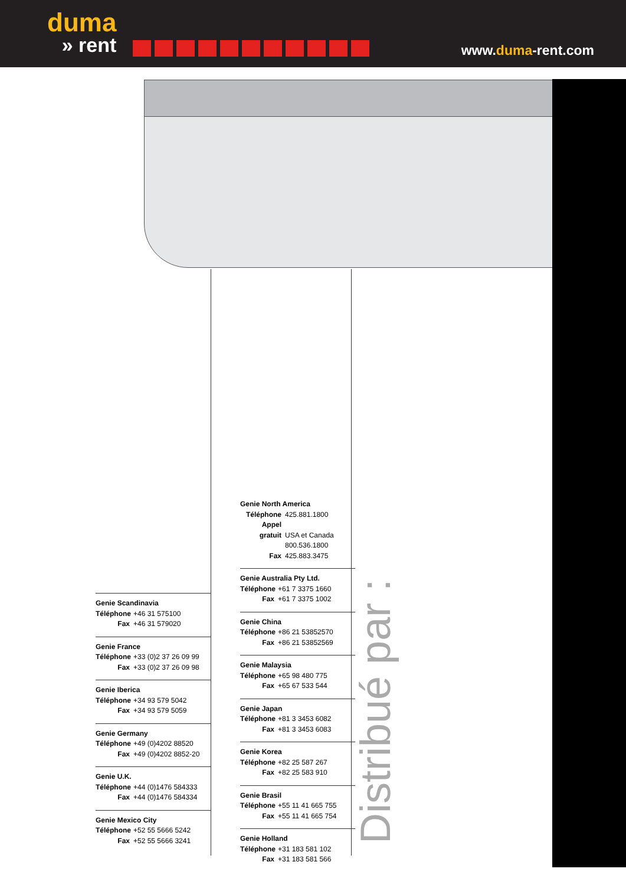duma
» rent
www.duma-rent.com
Genie North America
Téléphone 425.881.1800
Appel gratuit USA et Canada
800.536.1800
Fax 425.883.3475
Genie Australia Pty Ltd.
Téléphone +61 7 3375 1660
Fax +61 7 3375 1002
Genie China
Téléphone +86 21 53852570
Fax +86 21 53852569
Genie Malaysia
Téléphone +65 98 480 775
Fax +65 67 533 544
Genie Japan
Téléphone +81 3 3453 6082
Fax +81 3 3453 6083
Genie Korea
Téléphone +82 25 587 267
Fax +82 25 583 910
Genie Brasil
Téléphone +55 11 41 665 755
Fax +55 11 41 665 754
Genie Holland
Téléphone +31 183 581 102
Fax +31 183 581 566
Genie Scandinavia
Téléphone +46 31 575100
Fax +46 31 579020
Genie France
Téléphone +33 (0)2 37 26 09 99
Fax +33 (0)2 37 26 09 98
Genie Iberica
Téléphone +34 93 579 5042
Fax +34 93 579 5059
Genie Germany
Téléphone +49 (0)4202 88520
Fax +49 (0)4202 8852-20
Genie U.K.
Téléphone +44 (0)1476 584333
Fax +44 (0)1476 584334
Genie Mexico City
Téléphone +52 55 5666 5242
Fax +52 55 5666 3241
Distribué par :